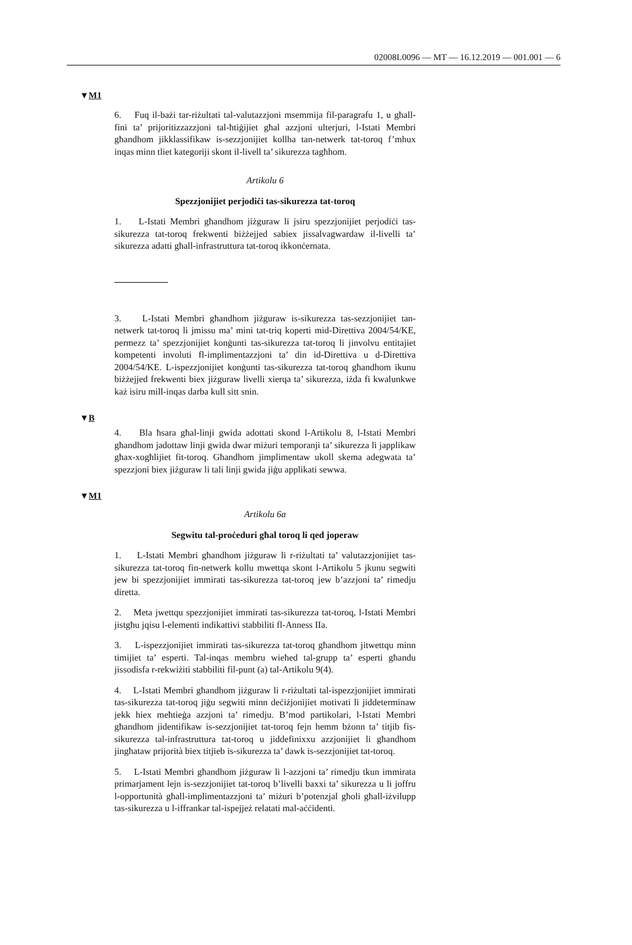02008L0096 — MT — 16.12.2019 — 001.001 — 6
▼M1
6. Fuq il-bażi tar-riżultati tal-valutazzjoni msemmija fil-paragrafu 1, u għall-fini ta’ prijoritizzazzjoni tal-ħtiġijiet għal azzjoni ulterjuri, l-Istati Membri għandhom jikklassifikaw is-sezzjonijiet kollha tan-netwerk tat-toroq f’mhux inqas minn tliet kategoriji skont il-livell ta’ sikurezza tagħhom.
Artikolu 6
Spezzjonijiet perjodiċi tas-sikurezza tat-toroq
1. L-Istati Membri għandhom jiżguraw li jsiru spezzjonijiet perjodiċi tas-sikurezza tat-toroq frekwenti biżżejjed sabiex jissalvagwardaw il-livelli ta’ sikurezza adatti għall-infrastruttura tat-toroq ikkonċernata.
3. L-Istati Membri għandhom jiżguraw is-sikurezza tas-sezzjonijiet tan-netwerk tat-toroq li jmissu ma’ mini tat-triq koperti mid-Direttiva 2004/54/KE, permezz ta’ spezzjonijiet konġunti tas-sikurezza tat-toroq li jinvolvu entitajiet kompetenti involuti fl-implimentazzjoni ta’ din id-Direttiva u d-Direttiva 2004/54/KE. L-ispezzjonijiet konġunti tas-sikurezza tat-toroq għandhom ikunu biżżejjed frekwenti biex jiżguraw livelli xierqa ta’ sikurezza, iżda fi kwalunkwe każ isiru mill-inqas darba kull sitt snin.
▼B
4. Bla ħsara għal-linji gwida adottati skond l-Artikolu 8, l-Istati Membri għandhom jadottaw linji gwida dwar miżuri temporanji ta’ sikurezza li japplikaw għax-xogħlijiet fit-toroq. Għandhom jimplimentaw ukoll skema adegwata ta’ spezzjoni biex jiżguraw li tali linji gwida jiġu applikati sewwa.
▼M1
Artikolu 6a
Segwitu tal-proċeduri għal toroq li qed joperaw
1. L-Istati Membri għandhom jiżguraw li r-riżultati ta’ valutazzjonijiet tas-sikurezza tat-toroq fin-netwerk kollu mwettqa skont l-Artikolu 5 jkunu segwiti jew bi spezzjonijiet immirati tas-sikurezza tat-toroq jew b’azzjoni ta’ rimedju diretta.
2. Meta jwettqu spezzjonijiet immirati tas-sikurezza tat-toroq, l-Istati Membri jistgħu jqisu l-elementi indikattivi stabbiliti fl-Anness IIa.
3. L-ispezzjonijiet immirati tas-sikurezza tat-toroq għandhom jitwettqu minn timijiet ta’ esperti. Tal-inqas membru wieħed tal-grupp ta’ esperti għandu jissodisfa r-rekwiżiti stabbiliti fil-punt (a) tal-Artikolu 9(4).
4. L-Istati Membri għandhom jiżguraw li r-riżultati tal-ispezzjonijiet immirati tas-sikurezza tat-toroq jiġu segwiti minn deċiżjonijiet motivati li jiddeterminaw jekk hiex meħtieġa azzjoni ta’ rimedju. B’mod partikolari, l-Istati Membri għandhom jidentifikaw is-sezzjonijiet tat-toroq fejn hemm bżonn ta’ titjib fis-sikurezza tal-infrastruttura tat-toroq u jiddefinixxu azzjonijiet li għandhom jingħataw prijorità biex titjieb is-sikurezza ta’ dawk is-sezzjonijiet tat-toroq.
5. L-Istati Membri għandhom jiżguraw li l-azzjoni ta’ rimedju tkun immirata primarjament lejn is-sezzjonijiet tat-toroq b’livelli baxxi ta’ sikurezza u li joffru l-opportunità għall-implimentazzjoni ta’ miżuri b’potenzjal għoli għall-iżvilupp tas-sikurezza u l-iffrankar tal-ispejjeż relatati mal-aċċidenti.